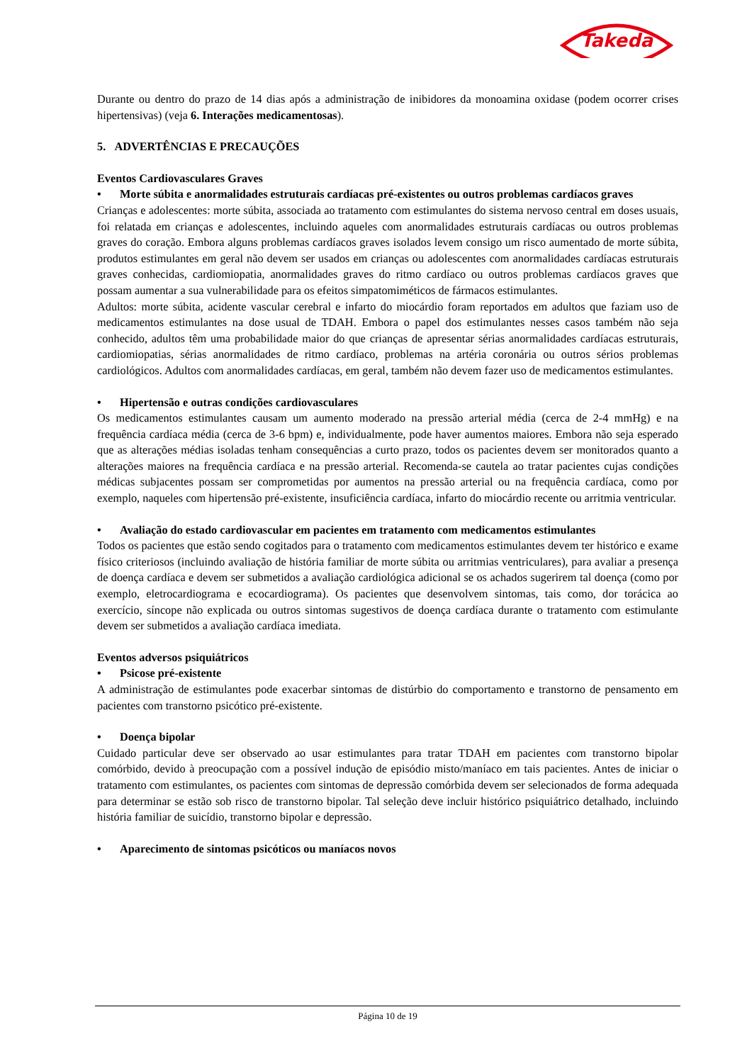Takeda
Durante ou dentro do prazo de 14 dias após a administração de inibidores da monoamina oxidase (podem ocorrer crises hipertensivas) (veja 6. Interações medicamentosas).
5. ADVERTÊNCIAS E PRECAUÇÕES
Eventos Cardiovasculares Graves
• Morte súbita e anormalidades estruturais cardíacas pré-existentes ou outros problemas cardíacos graves
Crianças e adolescentes: morte súbita, associada ao tratamento com estimulantes do sistema nervoso central em doses usuais, foi relatada em crianças e adolescentes, incluindo aqueles com anormalidades estruturais cardíacas ou outros problemas graves do coração. Embora alguns problemas cardíacos graves isolados levem consigo um risco aumentado de morte súbita, produtos estimulantes em geral não devem ser usados em crianças ou adolescentes com anormalidades cardíacas estruturais graves conhecidas, cardiomiopatia, anormalidades graves do ritmo cardíaco ou outros problemas cardíacos graves que possam aumentar a sua vulnerabilidade para os efeitos simpatomiméticos de fármacos estimulantes.
Adultos: morte súbita, acidente vascular cerebral e infarto do miocárdio foram reportados em adultos que faziam uso de medicamentos estimulantes na dose usual de TDAH. Embora o papel dos estimulantes nesses casos também não seja conhecido, adultos têm uma probabilidade maior do que crianças de apresentar sérias anormalidades cardíacas estruturais, cardiomiopatias, sérias anormalidades de ritmo cardíaco, problemas na artéria coronária ou outros sérios problemas cardiológicos. Adultos com anormalidades cardíacas, em geral, também não devem fazer uso de medicamentos estimulantes.
• Hipertensão e outras condições cardiovasculares
Os medicamentos estimulantes causam um aumento moderado na pressão arterial média (cerca de 2-4 mmHg) e na frequência cardíaca média (cerca de 3-6 bpm) e, individualmente, pode haver aumentos maiores. Embora não seja esperado que as alterações médias isoladas tenham consequências a curto prazo, todos os pacientes devem ser monitorados quanto a alterações maiores na frequência cardíaca e na pressão arterial. Recomenda-se cautela ao tratar pacientes cujas condições médicas subjacentes possam ser comprometidas por aumentos na pressão arterial ou na frequência cardíaca, como por exemplo, naqueles com hipertensão pré-existente, insuficiência cardíaca, infarto do miocárdio recente ou arritmia ventricular.
• Avaliação do estado cardiovascular em pacientes em tratamento com medicamentos estimulantes
Todos os pacientes que estão sendo cogitados para o tratamento com medicamentos estimulantes devem ter histórico e exame físico criteriosos (incluindo avaliação de história familiar de morte súbita ou arritmias ventriculares), para avaliar a presença de doença cardíaca e devem ser submetidos a avaliação cardiológica adicional se os achados sugerirem tal doença (como por exemplo, eletrocardiograma e ecocardiograma). Os pacientes que desenvolvem sintomas, tais como, dor torácica ao exercício, síncope não explicada ou outros sintomas sugestivos de doença cardíaca durante o tratamento com estimulante devem ser submetidos a avaliação cardíaca imediata.
Eventos adversos psiquiátricos
• Psicose pré-existente
A administração de estimulantes pode exacerbar sintomas de distúrbio do comportamento e transtorno de pensamento em pacientes com transtorno psicótico pré-existente.
• Doença bipolar
Cuidado particular deve ser observado ao usar estimulantes para tratar TDAH em pacientes com transtorno bipolar comórbido, devido à preocupação com a possível indução de episódio misto/maníaco em tais pacientes. Antes de iniciar o tratamento com estimulantes, os pacientes com sintomas de depressão comórbida devem ser selecionados de forma adequada para determinar se estão sob risco de transtorno bipolar. Tal seleção deve incluir histórico psiquiátrico detalhado, incluindo história familiar de suicídio, transtorno bipolar e depressão.
• Aparecimento de sintomas psicóticos ou maníacos novos
Página 10 de 19